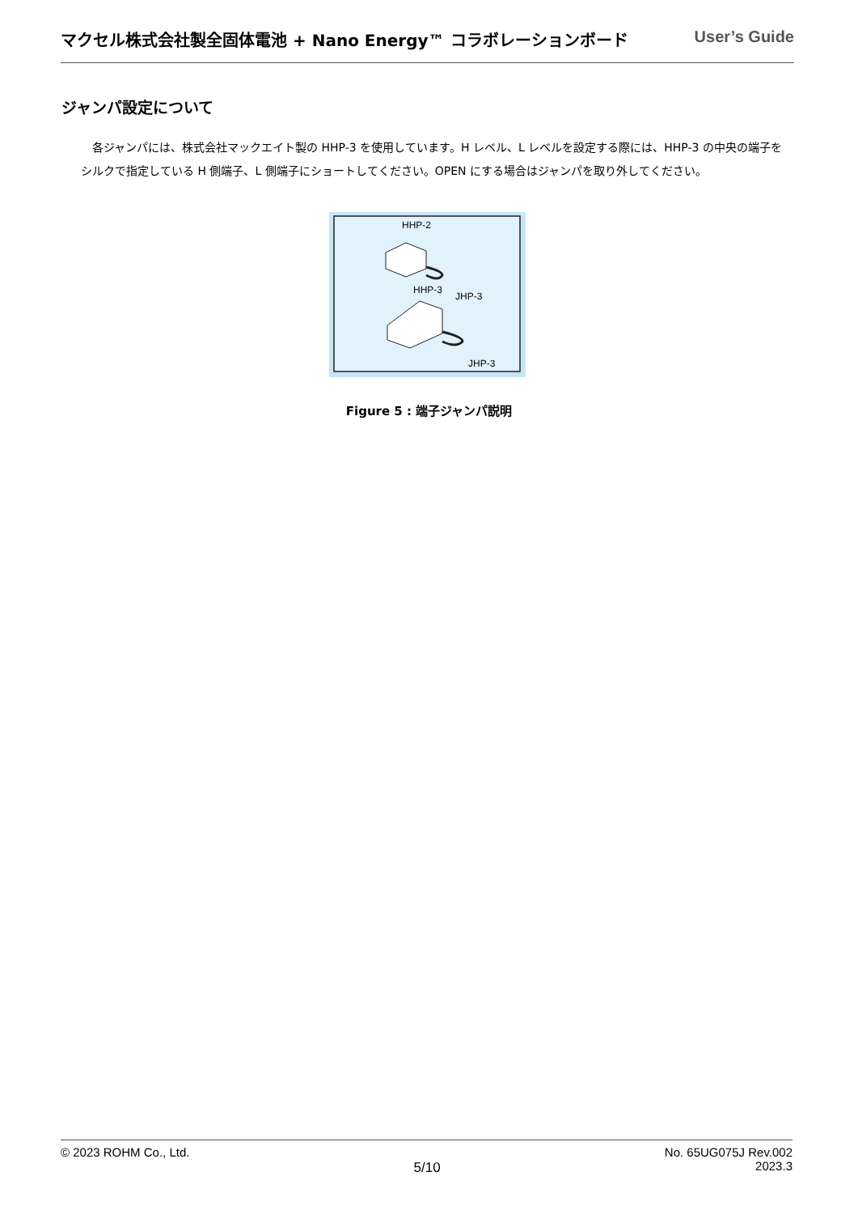マクセル株式会社製全固体電池 + Nano Energy™ コラボレーションボード User’s Guide
ジャンパ設定について
各ジャンパには、株式会社マックエイト製の HHP-3 を使用しています。H レベル、L レベルを設定する際には、HHP-3 の中央の端子をシルクで指定している H 側端子、L 側端子にショートしてください。OPEN にする場合はジャンパを取り外してください。
HHP-2
HHP-3
JHP-3
JHP-3
Figure 5 : 端子ジャンパ説明
© 2023 ROHM Co., Ltd. 5/10 No. 65UG075J Rev.002
2023.3